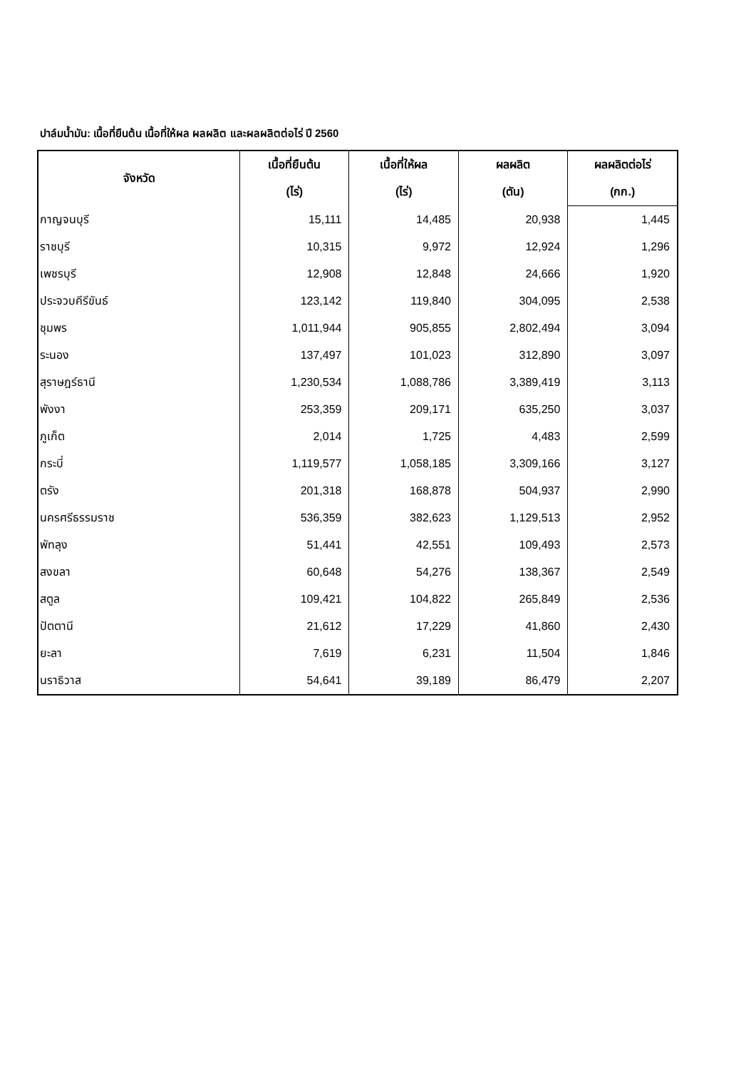ปาล์มน้ำมัน: เนื้อที่ยืนต้น เนื้อที่ให้ผล ผลผลิต และผลผลิตต่อไร่ ปี 2560
| จังหวัด | เนื้อที่ยืนต้น | เนื้อที่ให้ผล | ผลผลิต | ผลผลิตต่อไร่ |
| --- | --- | --- | --- | --- |
| | (ไร่) | (ไร่) | (ตัน) | (กก.) |
| กาญจนบุรี | 15,111 | 14,485 | 20,938 | 1,445 |
| ราชบุรี | 10,315 | 9,972 | 12,924 | 1,296 |
| เพชรบุรี | 12,908 | 12,848 | 24,666 | 1,920 |
| ประจวบคีรีขันธ์ | 123,142 | 119,840 | 304,095 | 2,538 |
| ชุมพร | 1,011,944 | 905,855 | 2,802,494 | 3,094 |
| ระนอง | 137,497 | 101,023 | 312,890 | 3,097 |
| สุราษฎร์ธานี | 1,230,534 | 1,088,786 | 3,389,419 | 3,113 |
| พังงา | 253,359 | 209,171 | 635,250 | 3,037 |
| ภูเก็ต | 2,014 | 1,725 | 4,483 | 2,599 |
| กระบี่ | 1,119,577 | 1,058,185 | 3,309,166 | 3,127 |
| ตรัง | 201,318 | 168,878 | 504,937 | 2,990 |
| นครศรีธรรมราช | 536,359 | 382,623 | 1,129,513 | 2,952 |
| พัทลุง | 51,441 | 42,551 | 109,493 | 2,573 |
| สงขลา | 60,648 | 54,276 | 138,367 | 2,549 |
| สตูล | 109,421 | 104,822 | 265,849 | 2,536 |
| ปัตตานี | 21,612 | 17,229 | 41,860 | 2,430 |
| ยะลา | 7,619 | 6,231 | 11,504 | 1,846 |
| นราธิวาส | 54,641 | 39,189 | 86,479 | 2,207 |